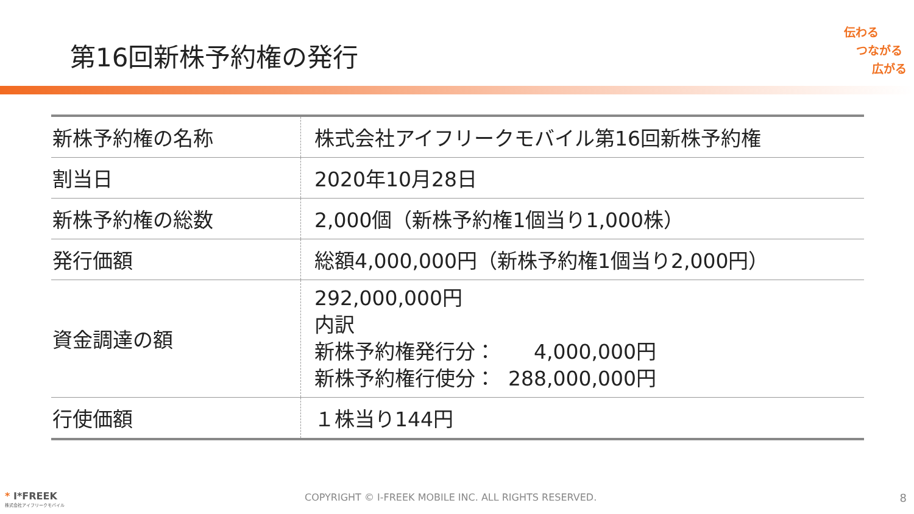第16回新株予約権の発行
伝わる
つながる
広がる
| 新株予約権の名称 | 株式会社アイフリークモバイル第16回新株予約権 |
| 割当日 | 2020年10月28日 |
| 新株予約権の総数 | 2,000個（新株予約権1個当り1,000株） |
| 発行価額 | 総額4,000,000円（新株予約権1個当り2,000円） |
| 資金調達の額 | 292,000,000円 内訳 新株予約権発行分： 4,000,000円 新株予約権行使分： 288,000,000円 |
| 行使価額 | １株当り144円 |
* I*FREEK
株式会社アイフリークモバイル
COPYRIGHT © I-FREEK MOBILE INC. ALL RIGHTS RESERVED.
8